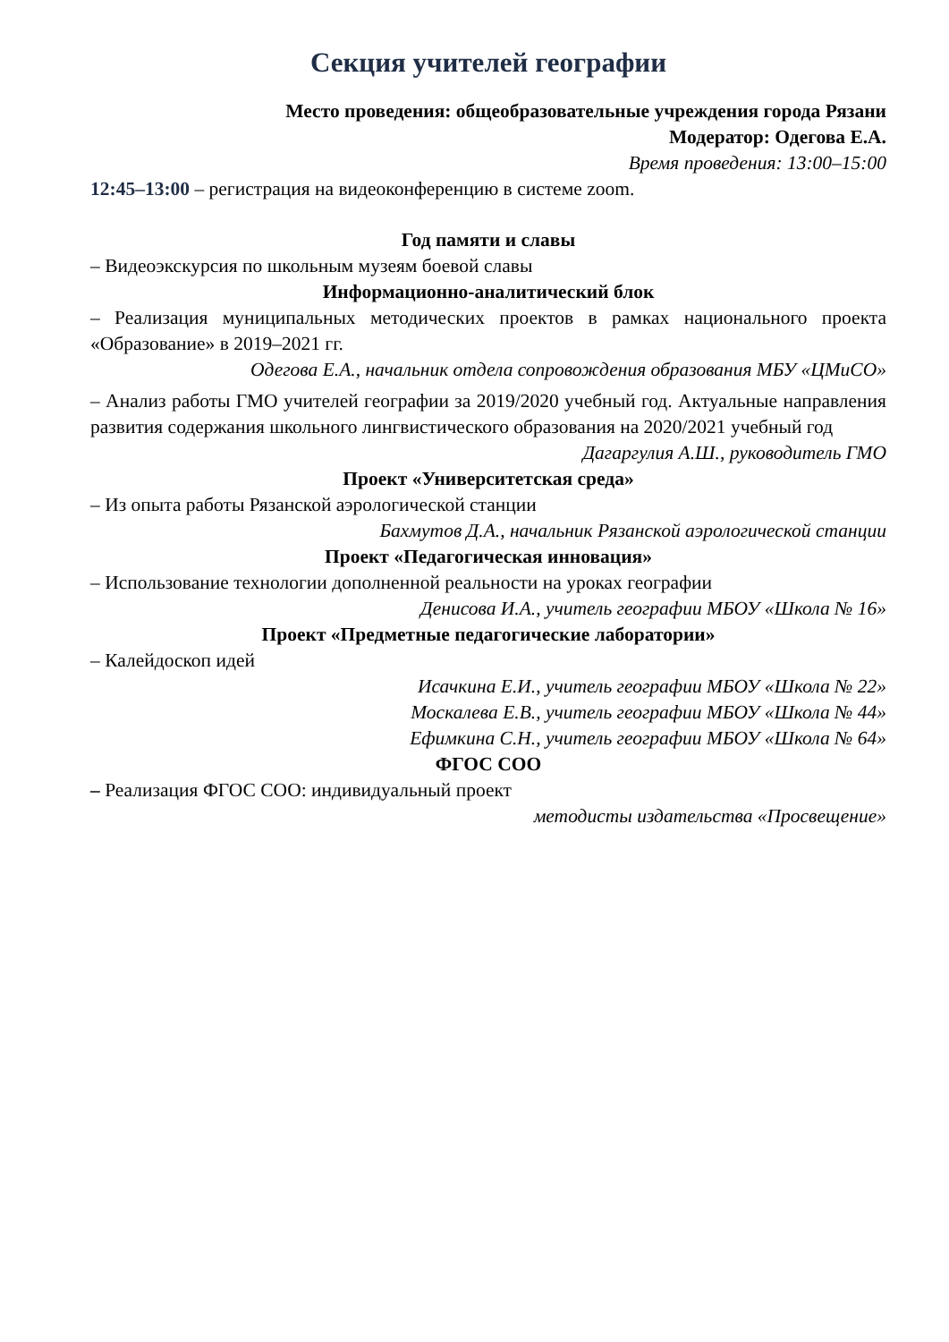Секция учителей географии
Место проведения: общеобразовательные учреждения города Рязани
Модератор: Одегова Е.А.
Время проведения: 13:00–15:00
12:45–13:00 – регистрация на видеоконференцию в системе zoom.
Год памяти и славы
– Видеоэкскурсия по школьным музеям боевой славы
Информационно-аналитический блок
– Реализация муниципальных методических проектов в рамках национального проекта «Образование» в 2019–2021 гг.
Одегова Е.А., начальник отдела сопровождения образования МБУ «ЦМиСО»
– Анализ работы ГМО учителей географии за 2019/2020 учебный год. Актуальные направления развития содержания школьного лингвистического образования на 2020/2021 учебный год
Дагаргулия А.Ш., руководитель ГМО
Проект «Университетская среда»
– Из опыта работы Рязанской аэрологической станции
Бахмутов Д.А., начальник Рязанской аэрологической станции
Проект «Педагогическая инновация»
– Использование технологии дополненной реальности на уроках географии
Денисова И.А., учитель географии МБОУ «Школа № 16»
Проект «Предметные педагогические лаборатории»
– Калейдоскоп идей
Исачкина Е.И., учитель географии МБОУ «Школа № 22»
Москалева Е.В., учитель географии МБОУ «Школа № 44»
Ефимкина С.Н., учитель географии МБОУ «Школа № 64»
ФГОС СОО
– Реализация ФГОС СОО: индивидуальный проект
методисты издательства «Просвещение»